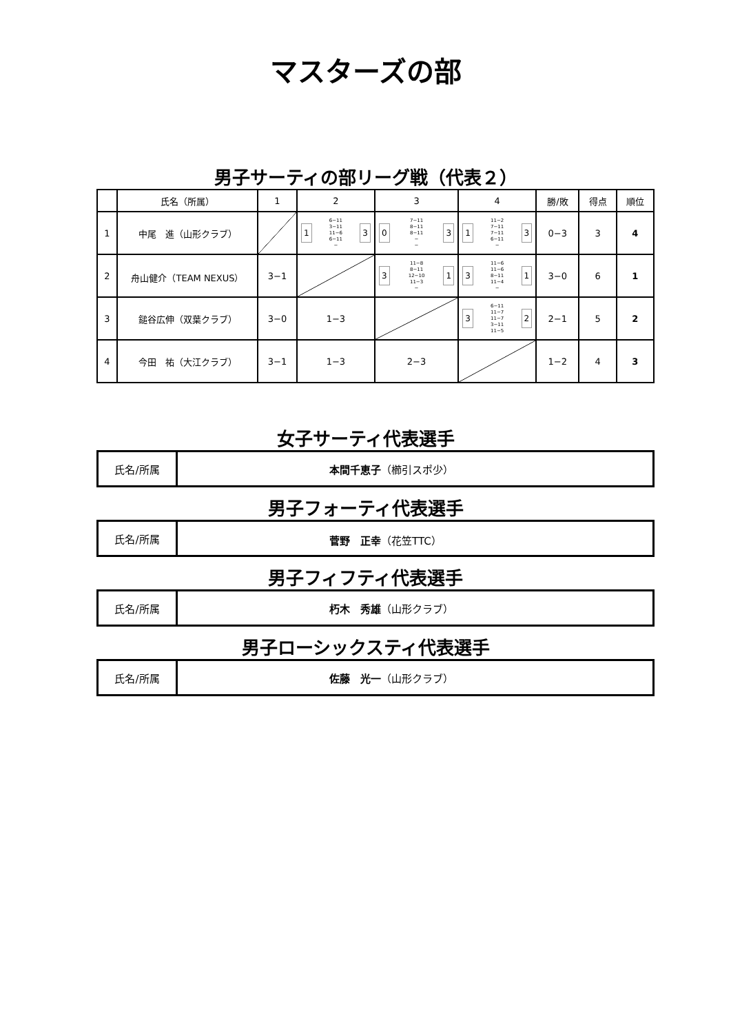マスターズの部
男子サーティの部リーグ戦（代表２）
| | 氏名（所属） | 1 | 2 | 3 | 4 | 勝/敗 | 得点 | 順位 |
| --- | --- | --- | --- | --- | --- | --- | --- | --- |
| 1 | 中尾 進（山形クラブ） | | 1 6−11 3−11 11−6 6−11 − 3 | 0 7−11 8−11 8−11 − − 3 | 1 11−2 7−11 7−11 6−11 − 3 | 0−3 | 3 | 4 |
| 2 | 舟山健介（TEAM NEXUS） | 3−1 | | 3 11−8 8−11 12−10 11−3 − 1 | 3 11−6 11−6 8−11 11−4 − 1 | 3−0 | 6 | 1 |
| 3 | 鎚谷広伸（双葉クラブ） | 3−0 | 1−3 | | 3 6−11 11−7 11−7 3−11 11−5 2 | 2−1 | 5 | 2 |
| 4 | 今田 祐（大江クラブ） | 3−1 | 1−3 | 2−3 | | 1−2 | 4 | 3 |
女子サーティ代表選手
| 氏名/所属 | 本間千恵子 （櫛引スポ少） |
男子フォーティ代表選手
| 氏名/所属 | 菅野 正幸 （花笠TTC） |
男子フィフティ代表選手
| 氏名/所属 | 朽木 秀雄 （山形クラブ） |
男子ローシックスティ代表選手
| 氏名/所属 | 佐藤 光一 （山形クラブ） |